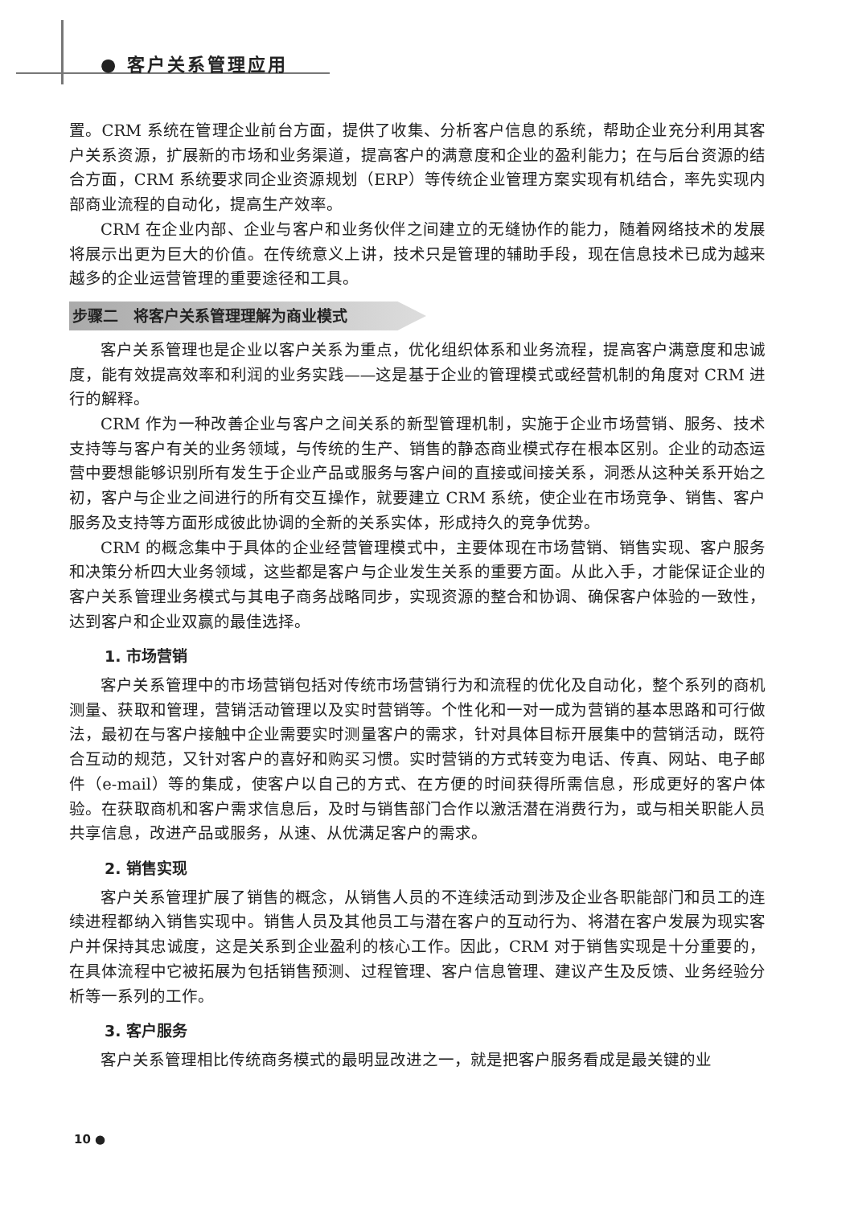● 客户关系管理应用
置。CRM 系统在管理企业前台方面，提供了收集、分析客户信息的系统，帮助企业充分利用其客户关系资源，扩展新的市场和业务渠道，提高客户的满意度和企业的盈利能力；在与后台资源的结合方面，CRM 系统要求同企业资源规划（ERP）等传统企业管理方案实现有机结合，率先实现内部商业流程的自动化，提高生产效率。
CRM 在企业内部、企业与客户和业务伙伴之间建立的无缝协作的能力，随着网络技术的发展将展示出更为巨大的价值。在传统意义上讲，技术只是管理的辅助手段，现在信息技术已成为越来越多的企业运营管理的重要途径和工具。
步骤二　将客户关系管理理解为商业模式
客户关系管理也是企业以客户关系为重点，优化组织体系和业务流程，提高客户满意度和忠诚度，能有效提高效率和利润的业务实践——这是基于企业的管理模式或经营机制的角度对 CRM 进行的解释。
CRM 作为一种改善企业与客户之间关系的新型管理机制，实施于企业市场营销、服务、技术支持等与客户有关的业务领域，与传统的生产、销售的静态商业模式存在根本区别。企业的动态运营中要想能够识别所有发生于企业产品或服务与客户间的直接或间接关系，洞悉从这种关系开始之初，客户与企业之间进行的所有交互操作，就要建立 CRM 系统，使企业在市场竞争、销售、客户服务及支持等方面形成彼此协调的全新的关系实体，形成持久的竞争优势。
CRM 的概念集中于具体的企业经营管理模式中，主要体现在市场营销、销售实现、客户服务和决策分析四大业务领域，这些都是客户与企业发生关系的重要方面。从此入手，才能保证企业的客户关系管理业务模式与其电子商务战略同步，实现资源的整合和协调、确保客户体验的一致性，达到客户和企业双赢的最佳选择。
1. 市场营销
客户关系管理中的市场营销包括对传统市场营销行为和流程的优化及自动化，整个系列的商机测量、获取和管理，营销活动管理以及实时营销等。个性化和一对一成为营销的基本思路和可行做法，最初在与客户接触中企业需要实时测量客户的需求，针对具体目标开展集中的营销活动，既符合互动的规范，又针对客户的喜好和购买习惯。实时营销的方式转变为电话、传真、网站、电子邮件（e-mail）等的集成，使客户以自己的方式、在方便的时间获得所需信息，形成更好的客户体验。在获取商机和客户需求信息后，及时与销售部门合作以激活潜在消费行为，或与相关职能人员共享信息，改进产品或服务，从速、从优满足客户的需求。
2. 销售实现
客户关系管理扩展了销售的概念，从销售人员的不连续活动到涉及企业各职能部门和员工的连续进程都纳入销售实现中。销售人员及其他员工与潜在客户的互动行为、将潜在客户发展为现实客户并保持其忠诚度，这是关系到企业盈利的核心工作。因此，CRM 对于销售实现是十分重要的，在具体流程中它被拓展为包括销售预测、过程管理、客户信息管理、建议产生及反馈、业务经验分析等一系列的工作。
3. 客户服务
客户关系管理相比传统商务模式的最明显改进之一，就是把客户服务看成是最关键的业
10 ●